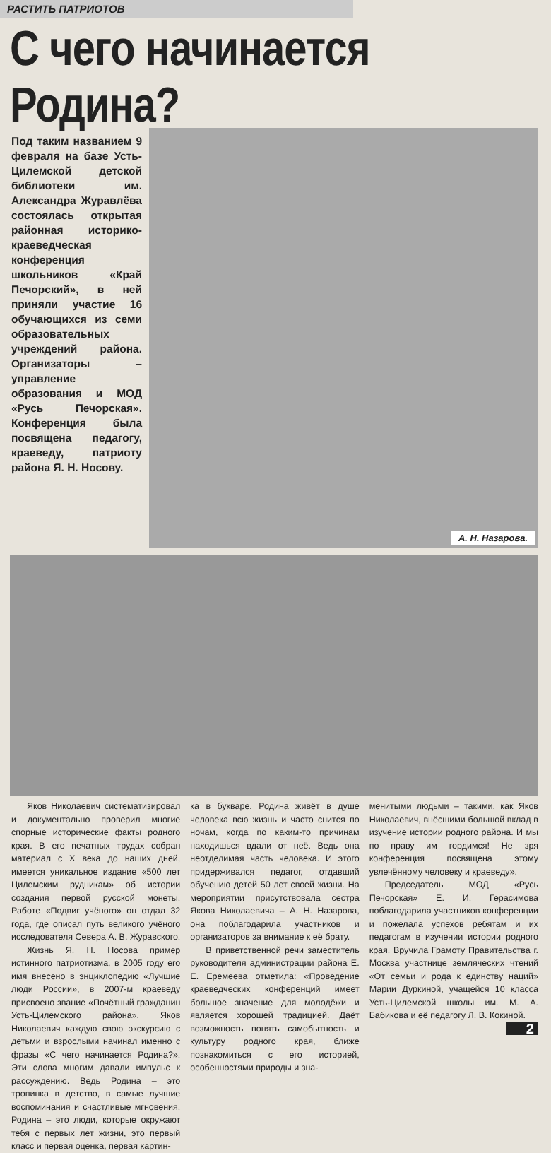РАСТИТЬ ПАТРИОТОВ
С чего начинается Родина?
Под таким названием 9 февраля на базе Усть-Цилемской детской библиотеки им. Александра Журавлёва состоялась открытая районная историко-краеведческая конференция школьников «Край Печорский», в ней приняли участие 16 обучающихся из семи образовательных учреждений района. Организаторы – управление образования и МОД «Русь Печорская». Конференция была посвящена педагогу, краеведу, патриоту района Я. Н. Носову.
А. Н. Назарова.
Яков Николаевич систематизировал и документально проверил многие спорные исторические факты родного края. В его печатных трудах собран материал с X века до наших дней, имеется уникальное издание «500 лет Цилемским рудникам» об истории создания первой русской монеты. Работе «Подвиг учёного» он отдал 32 года, где описал путь великого учёного исследователя Севера А. В. Журавского.
Жизнь Я. Н. Носова пример истинного патриотизма, в 2005 году его имя внесено в энциклопедию «Лучшие люди России», в 2007-м краеведу присвоено звание «Почётный гражданин Усть-Цилемского района». Яков Николаевич каждую свою экскурсию с детьми и взрослыми начинал именно с фразы «С чего начинается Родина?». Эти слова многим давали импульс к рассуждению. Ведь Родина – это тропинка в детство, в самые лучшие воспоминания и счастливые мгновения. Родина – это люди, которые окружают тебя с первых лет жизни, это первый класс и первая оценка, первая картин-
ка в букваре. Родина живёт в душе человека всю жизнь и часто снится по ночам, когда по каким-то причинам находишься вдали от неё. Ведь она неотделимая часть человека. И этого придерживался педагог, отдавший обучению детей 50 лет своей жизни. На мероприятии присутствовала сестра Якова Николаевича – А. Н. Назарова, она поблагодарила участников и организаторов за внимание к её брату.
В приветственной речи заместитель руководителя администрации района Е. Е. Еремеева отметила: «Проведение краеведческих конференций имеет большое значение для молодёжи и является хорошей традицией. Даёт возможность понять самобытность и культуру родного края, ближе познакомиться с его историей, особенностями природы и зна-
менитыми людьми – такими, как Яков Николаевич, внёсшими большой вклад в изучение истории родного района. И мы по праву им гордимся! Не зря конференция посвящена этому увлечённому человеку и краеведу».
Председатель МОД «Русь Печорская» Е. И. Герасимова поблагодарила участников конференции и пожелала успехов ребятам и их педагогам в изучении истории родного края. Вручила Грамоту Правительства г. Москва участнице земляческих чтений «От семьи и рода к единству наций» Марии Дуркиной, учащейся 10 класса Усть-Цилемской школы им. М. А. Бабикова и её педагогу Л. В. Кокиной. 2